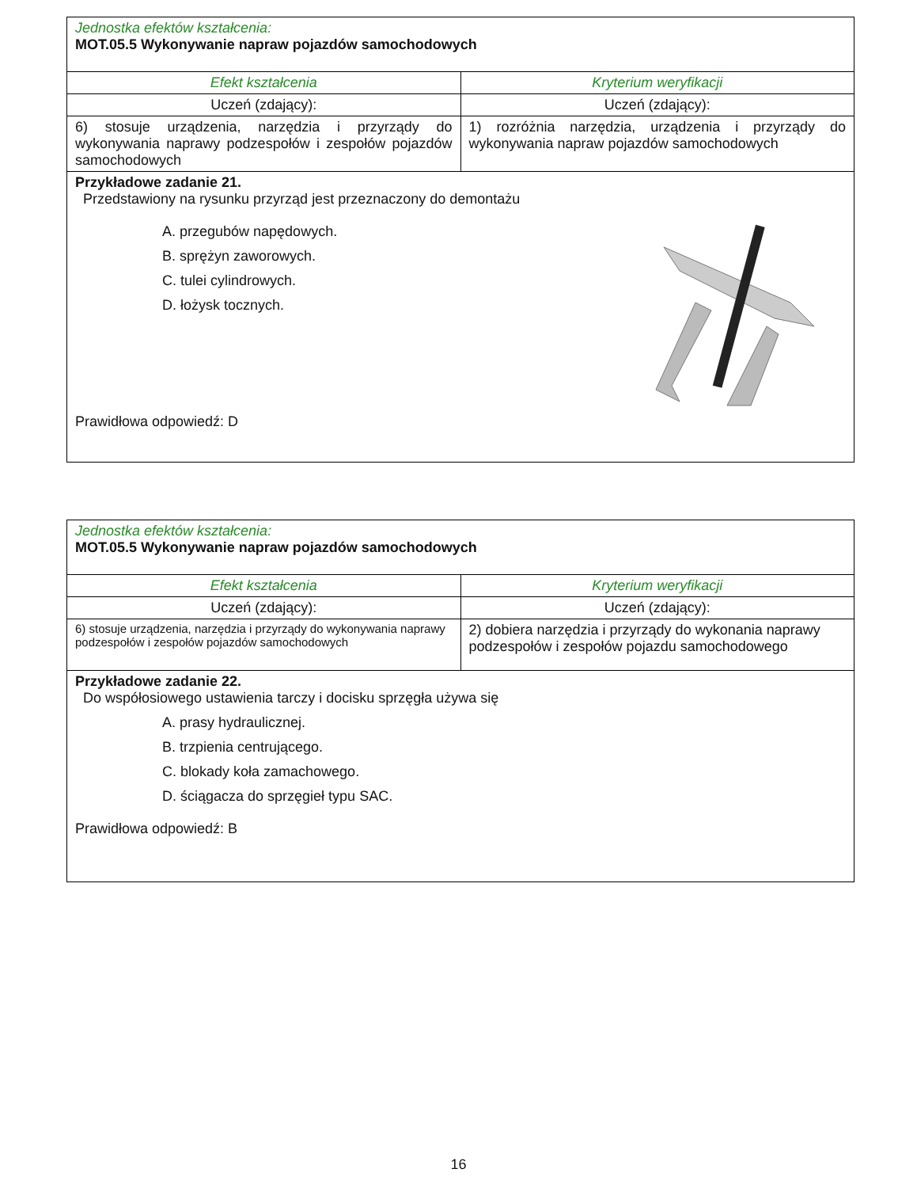| Jednostka efektów kształcenia: MOT.05.5 Wykonywanie napraw pojazdów samochodowych | |
| Efekt kształcenia | Kryterium weryfikacji |
| Uczeń (zdający): | Uczeń (zdający): |
| 6) stosuje urządzenia, narzędzia i przyrządy do wykonywania naprawy podzespołów i zespołów pojazdów samochodowych | 1) rozróżnia narzędzia, urządzenia i przyrządy do wykonywania napraw pojazdów samochodowych |
| Przykładowe zadanie 21. Przedstawiony na rysunku przyrząd jest przeznaczony do demontażu A. przegubów napędowych. B. sprężyn zaworowych. C. tulei cylindrowych. D. łożysk tocznych. Prawidłowa odpowiedź: D | |
| Jednostka efektów kształcenia: MOT.05.5 Wykonywanie napraw pojazdów samochodowych | |
| Efekt kształcenia | Kryterium weryfikacji |
| Uczeń (zdający): | Uczeń (zdający): |
| 6) stosuje urządzenia, narzędzia i przyrządy do wykonywania naprawy podzespołów i zespołów pojazdów samochodowych | 2) dobiera narzędzia i przyrządy do wykonania naprawy podzespołów i zespołów pojazdu samochodowego |
| Przykładowe zadanie 22. Do współosiowego ustawienia tarczy i docisku sprzęgła używa się A. prasy hydraulicznej. B. trzpienia centrującego. C. blokady koła zamachowego. D. ściągacza do sprzęgieł typu SAC. Prawidłowa odpowiedź: B | |
16